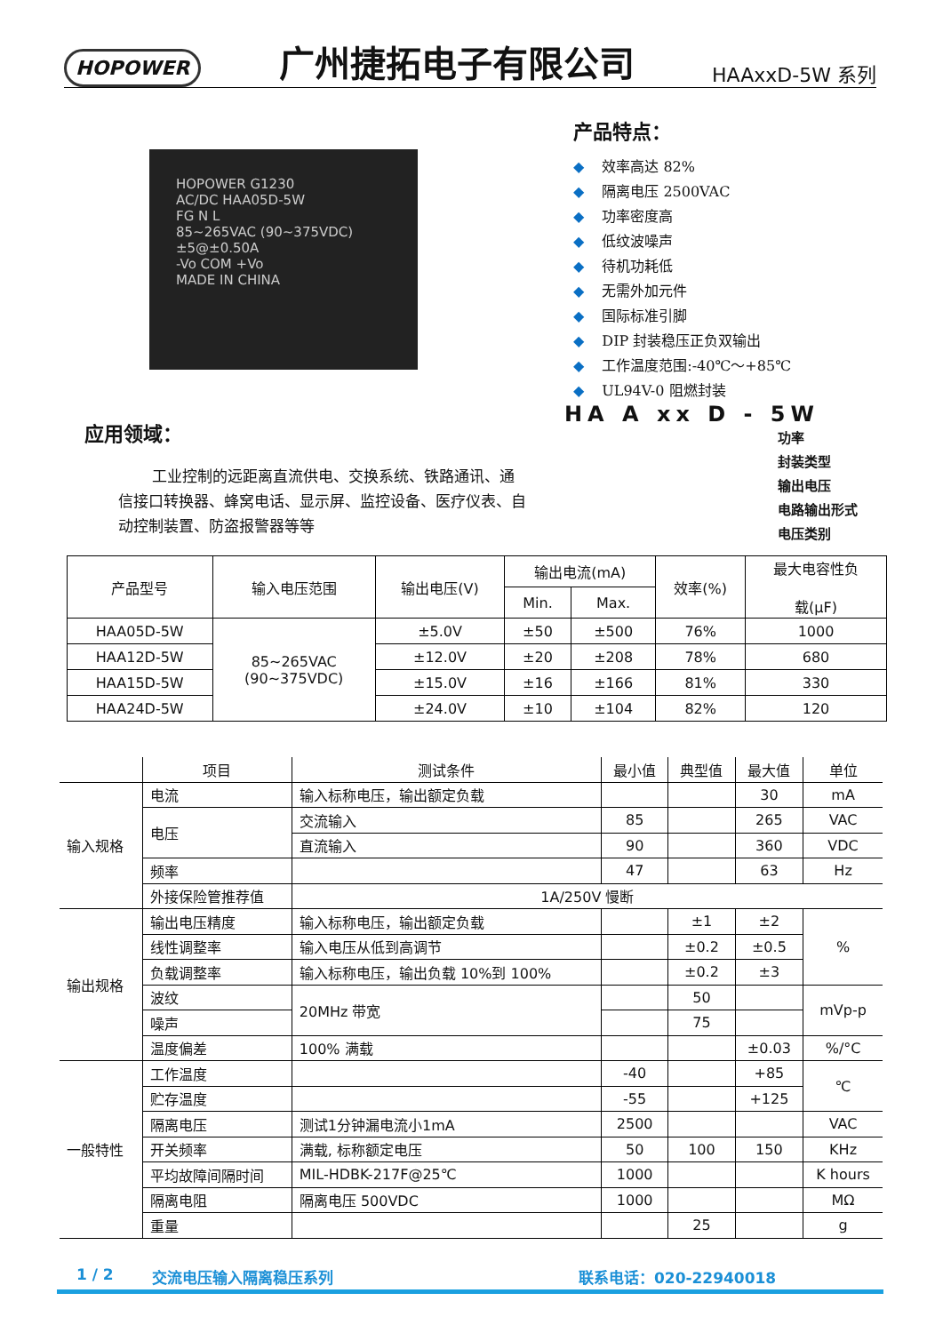HOPOWER 广州捷拓电子有限公司 HAAxxD-5W 系列
HOPOWER G1230
AC/DC HAA05D-5W
FG N L
85~265VAC (90~375VDC)
±5@±0.50A
-Vo COM +Vo
MADE IN CHINA
产品特点：
◆ 效率高达 82%
◆ 隔离电压 2500VAC
◆ 功率密度高
◆ 低纹波噪声
◆ 待机功耗低
◆ 无需外加元件
◆ 国际标准引脚
◆ DIP 封装稳压正负双输出
◆ 工作温度范围:-40℃～+85℃
◆ UL94V-0 阻燃封装
HA A xx D - 5W
功率
封装类型
输出电压
电路输出形式
电压类别
应用领域：
工业控制的远距离直流供电、交换系统、铁路通讯、通信接口转换器、蜂窝电话、显示屏、监控设备、医疗仪表、自动控制装置、防盗报警器等等
| 产品型号 | 输入电压范围 | 输出电压(V) | 输出电流(mA) | | 效率(%) | 最大电容性负 载(μF) |
| --- | --- | --- | --- | --- | --- | --- |
| | | | Min. | Max. | | |
| HAA05D-5W | 85~265VAC (90~375VDC) | ±5.0V | ±50 | ±500 | 76% | 1000 |
| HAA12D-5W | | ±12.0V | ±20 | ±208 | 78% | 680 |
| HAA15D-5W | | ±15.0V | ±16 | ±166 | 81% | 330 |
| HAA24D-5W | | ±24.0V | ±10 | ±104 | 82% | 120 |
| | 项目 | 测试条件 | 最小值 | 典型值 | 最大值 | 单位 |
| --- | --- | --- | --- | --- | --- | --- |
| 输入规格 | 电流 | 输入标称电压，输出额定负载 | | | 30 | mA |
| | 电压 | 交流输入 | 85 | | 265 | VAC |
| | | 直流输入 | 90 | | 360 | VDC |
| | 频率 | | 47 | | 63 | Hz |
| | 外接保险管推荐值 | 1A/250V 慢断 | | | | |
| 输出规格 | 输出电压精度 | 输入标称电压，输出额定负载 | | ±1 | ±2 | % |
| | 线性调整率 | 输入电压从低到高调节 | | ±0.2 | ±0.5 | |
| | 负载调整率 | 输入标称电压，输出负载 10%到 100% | | ±0.2 | ±3 | |
| | 波纹 | 20MHz 带宽 | | 50 | | mVp-p |
| | 噪声 | | | 75 | | |
| | 温度偏差 | 100% 满载 | | | ±0.03 | %/°C |
| 一般特性 | 工作温度 | | -40 | | +85 | ℃ |
| | 贮存温度 | | -55 | | +125 | |
| | 隔离电压 | 测试1分钟漏电流小1mA | 2500 | | | VAC |
| | 开关频率 | 满载, 标称额定电压 | 50 | 100 | 150 | KHz |
| | 平均故障间隔时间 | MIL-HDBK-217F@25℃ | 1000 | | | K hours |
| | 隔离电阻 | 隔离电压 500VDC | 1000 | | | MΩ |
| | 重量 | | | 25 | | g |
1 / 2 交流电压输入隔离稳压系列 联系电话：020-22940018